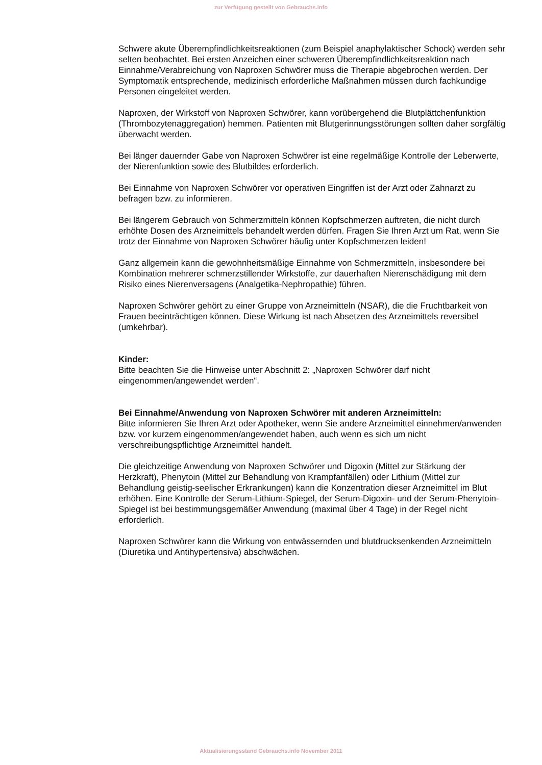zur Verfügung gestellt von Gebrauchs.info
Schwere akute Überempfindlichkeitsreaktionen (zum Beispiel anaphylaktischer Schock) werden sehr selten beobachtet. Bei ersten Anzeichen einer schweren Überempfindlichkeitsreaktion nach Einnahme/Verabreichung von Naproxen Schwörer muss die Therapie abgebrochen werden. Der Symptomatik entsprechende, medizinisch erforderliche Maßnahmen müssen durch fachkundige Personen eingeleitet werden.
Naproxen, der Wirkstoff von Naproxen Schwörer, kann vorübergehend die Blutplättchenfunktion (Thrombozytenaggregation) hemmen. Patienten mit Blutgerinnungsstörungen sollten daher sorgfältig überwacht werden.
Bei länger dauernder Gabe von Naproxen Schwörer ist eine regelmäßige Kontrolle der Leberwerte, der Nierenfunktion sowie des Blutbildes erforderlich.
Bei Einnahme von Naproxen Schwörer vor operativen Eingriffen ist der Arzt oder Zahnarzt zu befragen bzw. zu informieren.
Bei längerem Gebrauch von Schmerzmitteln können Kopfschmerzen auftreten, die nicht durch erhöhte Dosen des Arzneimittels behandelt werden dürfen. Fragen Sie Ihren Arzt um Rat, wenn Sie trotz der Einnahme von Naproxen Schwörer häufig unter Kopfschmerzen leiden!
Ganz allgemein kann die gewohnheitsmäßige Einnahme von Schmerzmitteln, insbesondere bei Kombination mehrerer schmerzstillender Wirkstoffe, zur dauerhaften Nierenschädigung mit dem Risiko eines Nierenversagens (Analgetika-Nephropathie) führen.
Naproxen Schwörer gehört zu einer Gruppe von Arzneimitteln (NSAR), die die Fruchtbarkeit von Frauen beeinträchtigen können. Diese Wirkung ist nach Absetzen des Arzneimittels reversibel (umkehrbar).
Kinder:
Bitte beachten Sie die Hinweise unter Abschnitt 2: „Naproxen Schwörer darf nicht eingenommen/angewendet werden“.
Bei Einnahme/Anwendung von Naproxen Schwörer mit anderen Arzneimitteln:
Bitte informieren Sie Ihren Arzt oder Apotheker, wenn Sie andere Arzneimittel einnehmen/anwenden bzw. vor kurzem eingenommen/angewendet haben, auch wenn es sich um nicht verschreibungspflichtige Arzneimittel handelt.
Die gleichzeitige Anwendung von Naproxen Schwörer und Digoxin (Mittel zur Stärkung der Herzkraft), Phenytoin (Mittel zur Behandlung von Krampfanfällen) oder Lithium (Mittel zur Behandlung geistig-seelischer Erkrankungen) kann die Konzentration dieser Arzneimittel im Blut erhöhen. Eine Kontrolle der Serum-Lithium-Spiegel, der Serum-Digoxin- und der Serum-Phenytoin-Spiegel ist bei bestimmungsgemäßer Anwendung (maximal über 4 Tage) in der Regel nicht erforderlich.
Naproxen Schwörer kann die Wirkung von entwässernden und blutdrucksenkenden Arzneimitteln (Diuretika und Antihypertensiva) abschwächen.
Aktualisierungsstand Gebrauchs.info November 2011